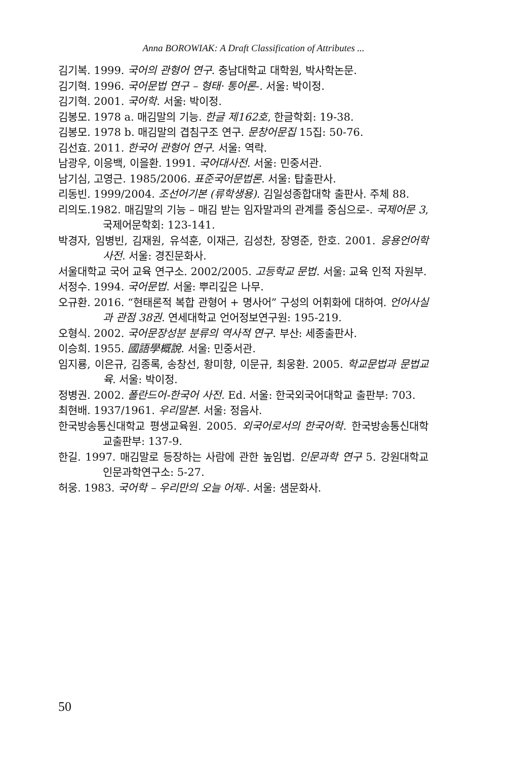Anna BOROWIAK: A Draft Classification of Attributes ...
김기복. 1999. 국어의 관형어 연구. 충남대학교 대학원, 박사학논문.
김기혁. 1996. 국어문법 연구 – 형태· 통어론-. 서울: 박이정.
김기혁. 2001. 국어학. 서울: 박이정.
김봉모. 1978 a. 매김말의 기능. 한글 제162호, 한글학회: 19-38.
김봉모. 1978 b. 매김말의 겹침구조 연구. 문창어문집 15집: 50-76.
김선효. 2011. 한국어 관형어 연구. 서울: 역락.
남광우, 이응백, 이을환. 1991. 국어대사전. 서울: 민중서관.
남기심, 고영근. 1985/2006. 표준국어문법론. 서울: 탑출판사.
리동빈. 1999/2004. 조선어기본 (류학생용). 김일성종합대학 출판사. 주체 88.
리의도.1982. 매김말의 기능 – 매김 받는 임자말과의 관계를 중심으로-. 국제어문 3, 국제어문학회: 123-141.
박경자, 임병빈, 김재원, 유석훈, 이재근, 김성찬, 장영준, 한호. 2001. 응용언어학 사전. 서울: 경진문화사.
서울대학교 국어 교육 연구소. 2002/2005. 고등학교 문법. 서울: 교육 인적 자원부.
서정수. 1994. 국어문법. 서울: 뿌리깊은 나무.
오규환. 2016. “현태론적 복합 관형어 + 명사어” 구성의 어휘화에 대하여. 언어사실과 관점 38권. 연세대학교 언어정보연구원: 195-219.
오형식. 2002. 국어문장성분 분류의 역사적 연구. 부산: 세종출판사.
이승희. 1955. 國語學概說. 서울: 민중서관.
임지룡, 이은규, 김종록, 송창선, 황미향, 이문규, 최웅환. 2005. 학교문법과 문법교육. 서울: 박이정.
정병권. 2002. 폴란드어-한국어 사전. Ed. 서울: 한국외국어대학교 출판부: 703.
최현배. 1937/1961. 우리말본. 서울: 정음사.
한국방송통신대학교 평생교육원. 2005. 외국어로서의 한국어학. 한국방송통신대학교출판부: 137-9.
한길. 1997. 매김말로 등장하는 사람에 관한 높임법. 인문과학 연구 5. 강원대학교 인문과학연구소: 5-27.
허웅. 1983. 국어학 – 우리만의 오늘 어제-. 서울: 샘문화사.
50